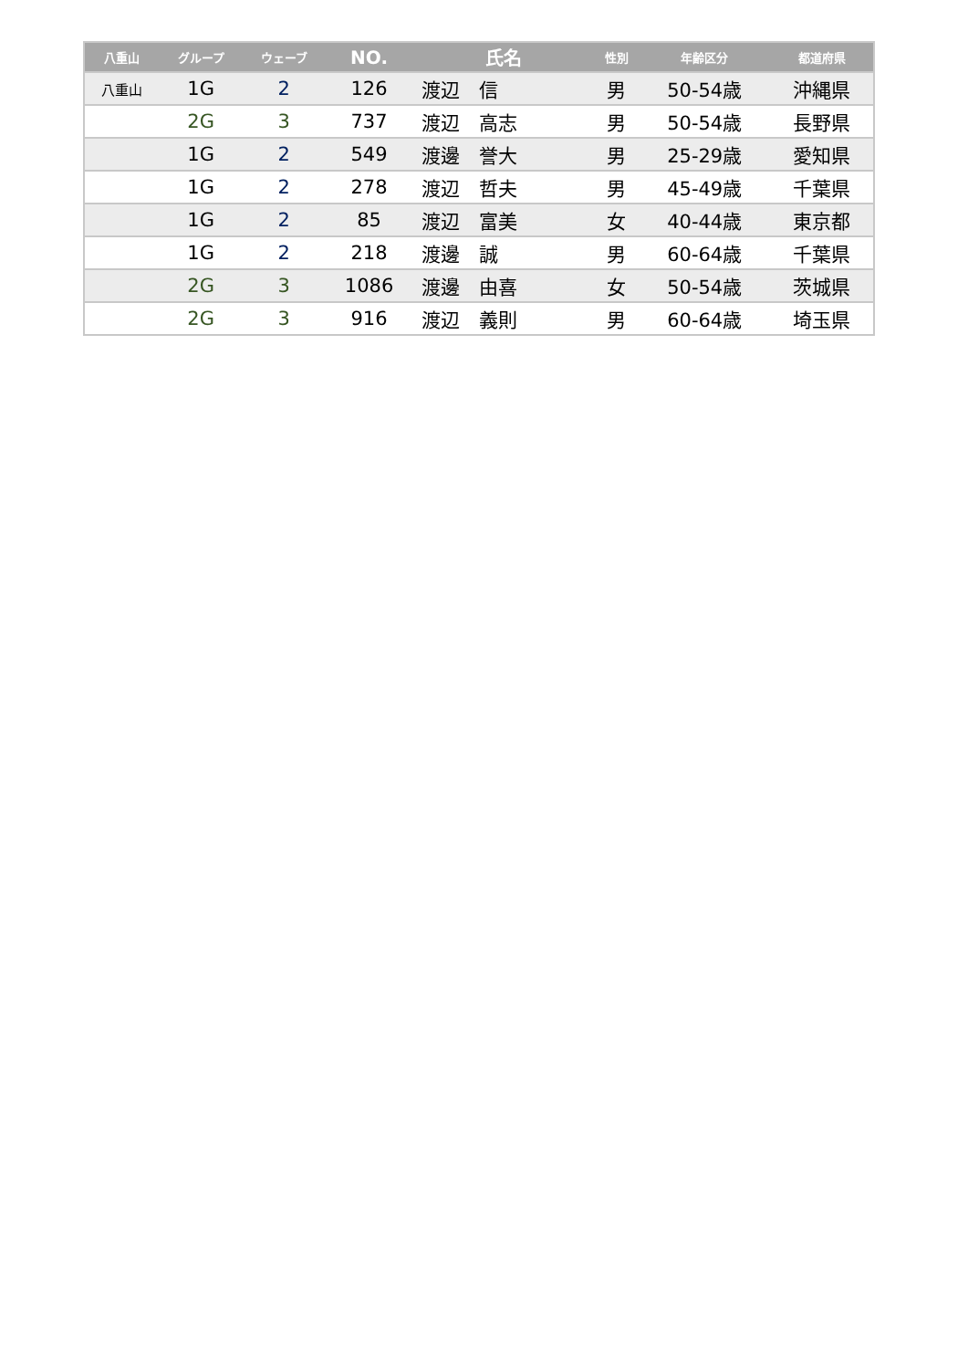| 八重山 | グループ | ウェーブ | NO. | 氏名 | 性別 | 年齢区分 | 都道府県 |
| --- | --- | --- | --- | --- | --- | --- | --- |
| 八重山 | 1G | 2 | 126 | 渡辺 信 | 男 | 50-54歳 | 沖縄県 |
| | 2G | 3 | 737 | 渡辺 高志 | 男 | 50-54歳 | 長野県 |
| | 1G | 2 | 549 | 渡邊 誉大 | 男 | 25-29歳 | 愛知県 |
| | 1G | 2 | 278 | 渡辺 哲夫 | 男 | 45-49歳 | 千葉県 |
| | 1G | 2 | 85 | 渡辺 富美 | 女 | 40-44歳 | 東京都 |
| | 1G | 2 | 218 | 渡邊 誠 | 男 | 60-64歳 | 千葉県 |
| | 2G | 3 | 1086 | 渡邊 由喜 | 女 | 50-54歳 | 茨城県 |
| | 2G | 3 | 916 | 渡辺 義則 | 男 | 60-64歳 | 埼玉県 |